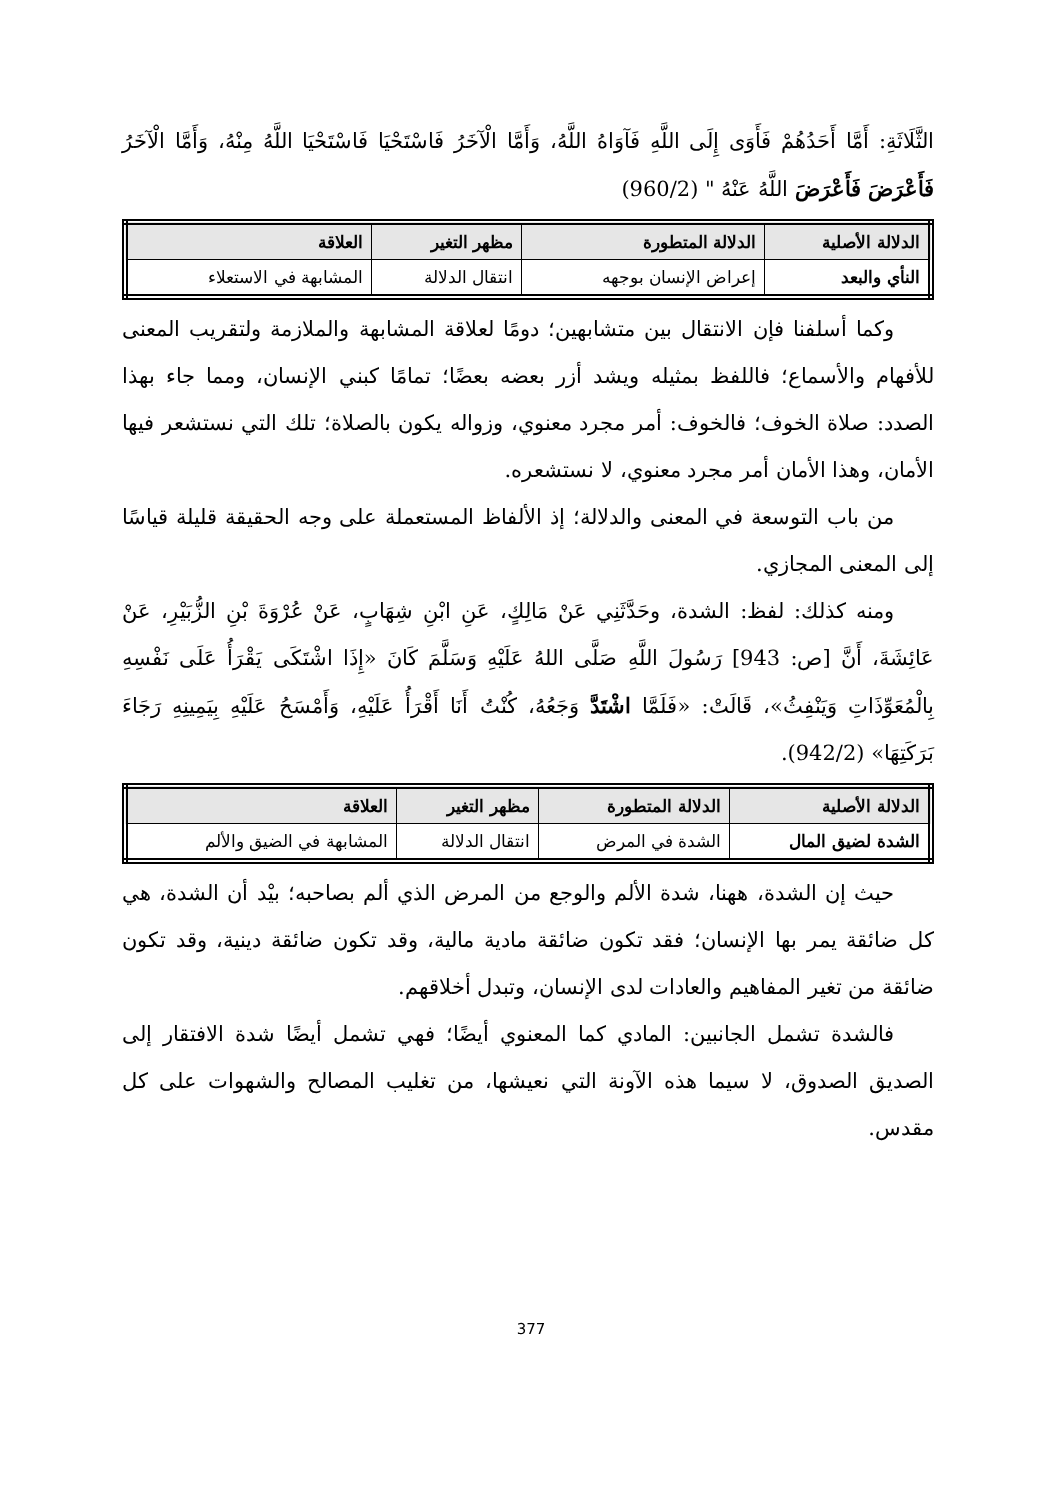الثَّلَاثَةِ: أَمَّا أَحَدُهُمْ فَأَوَى إِلَى اللَّهِ فَآوَاهُ اللَّهُ، وَأَمَّا الْآخَرُ فَاسْتَحْيَا فَاسْتَحْيَا اللَّهُ مِنْهُ، وَأَمَّا الْآخَرُ فَأَعْرَضَ فَأَعْرَضَ اللَّهُ عَنْهُ " (960/2)
| الدلالة الأصلية | الدلالة المتطورة | مظهر التغير | العلاقة |
| --- | --- | --- | --- |
| النأي والبعد | إعراض الإنسان بوجهه | انتقال الدلالة | المشابهة في الاستعلاء |
وكما أسلفنا فإن الانتقال بين متشابهين؛ دومًا لعلاقة المشابهة والملازمة ولتقريب المعنى للأفهام والأسماع؛ فاللفظ بمثيله ويشد أزر بعضه بعضًا؛ تمامًا كبني الإنسان، ومما جاء بهذا الصدد: صلاة الخوف؛ فالخوف: أمر مجرد معنوي، وزواله يكون بالصلاة؛ تلك التي نستشعر فيها الأمان، وهذا الأمان أمر مجرد معنوي، لا نستشعره.
من باب التوسعة في المعنى والدلالة؛ إذ الألفاظ المستعملة على وجه الحقيقة قليلة قياسًا إلى المعنى المجازي.
ومنه كذلك: لفظ: الشدة، وحَدَّثَنِي عَنْ مَالِكٍ، عَنِ ابْنِ شِهَابٍ، عَنْ عُرْوَةَ بْنِ الزُّبَيْرِ، عَنْ عَائِشَةَ، أَنَّ [ص: 943] رَسُولَ اللَّهِ صَلَّى اللهُ عَلَيْهِ وَسَلَّمَ كَانَ «إِذَا اشْتَكَى يَقْرَأُ عَلَى نَفْسِهِ بِالْمُعَوِّذَاتِ وَيَنْفِثُ»، قَالَتْ: «فَلَمَّا اشْتَدَّ وَجَعُهُ، كُنْتُ أَنَا أَقْرَأُ عَلَيْهِ، وَأَمْسَحُ عَلَيْهِ بِيَمِينِهِ رَجَاءَ بَرَكَتِهَا» (942/2).
| الدلالة الأصلية | الدلالة المتطورة | مظهر التغير | العلاقة |
| --- | --- | --- | --- |
| الشدة لضيق المال | الشدة في المرض | انتقال الدلالة | المشابهة في الضيق والألم |
حيث إن الشدة، ههنا، شدة الألم والوجع من المرض الذي ألم بصاحبه؛ بيْد أن الشدة، هي كل ضائقة يمر بها الإنسان؛ فقد تكون ضائقة مادية مالية، وقد تكون ضائقة دينية، وقد تكون ضائقة من تغير المفاهيم والعادات لدى الإنسان، وتبدل أخلاقهم.
فالشدة تشمل الجانبين: المادي كما المعنوي أيضًا؛ فهي تشمل أيضًا شدة الافتقار إلى الصديق الصدوق، لا سيما هذه الآونة التي نعيشها، من تغليب المصالح والشهوات على كل مقدس.
377